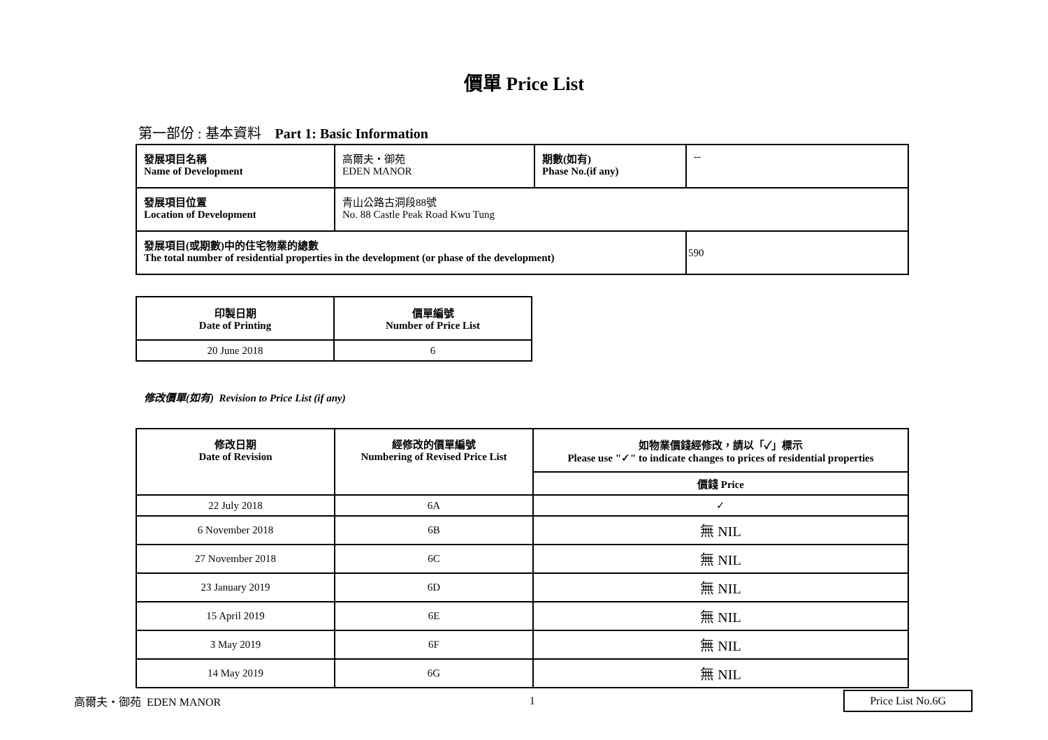價單 Price List
第一部份 : 基本資料 Part 1: Basic Information
| 發展項目名稱 Name of Development | 高爾夫・御苑 EDEN MANOR | 期數(如有) Phase No.(if any) | -- |
| 發展項目位置 Location of Development | 青山公路古洞段88號 No. 88 Castle Peak Road Kwu Tung | | |
| 發展項目(或期數)中的住宅物業的總數 The total number of residential properties in the development (or phase of the development) | | | 590 |
| 印製日期 Date of Printing | 價單編號 Number of Price List |
| --- | --- |
| 20 June 2018 | 6 |
修改價單(如有) Revision to Price List (if any)
| 修改日期 Date of Revision | 經修改的價單編號 Numbering of Revised Price List | 如物業價錢經修改，請以「✓」標示 Please use "✓" to indicate changes to prices of residential properties |
| --- | --- | --- |
| | | 價錢 Price |
| 22 July 2018 | 6A | ✓ |
| 6 November 2018 | 6B | 無 NIL |
| 27 November 2018 | 6C | 無 NIL |
| 23 January 2019 | 6D | 無 NIL |
| 15 April 2019 | 6E | 無 NIL |
| 3 May 2019 | 6F | 無 NIL |
| 14 May 2019 | 6G | 無 NIL |
高爾夫・御苑 EDEN MANOR 1 Price List No.6G